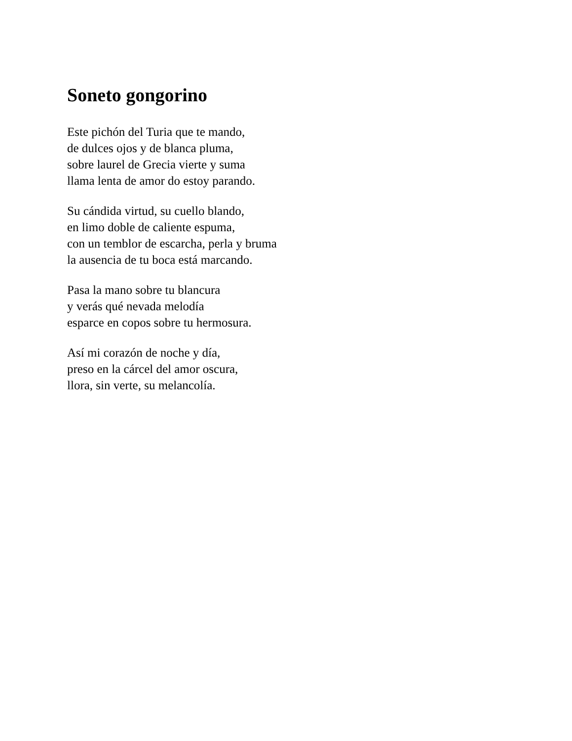Soneto gongorino
Este pichón del Turia que te mando,
de dulces ojos y de blanca pluma,
sobre laurel de Grecia vierte y suma
llama lenta de amor do estoy parando.
Su cándida virtud, su cuello blando,
en limo doble de caliente espuma,
con un temblor de escarcha, perla y bruma
la ausencia de tu boca está marcando.
Pasa la mano sobre tu blancura
y verás qué nevada melodía
esparce en copos sobre tu hermosura.
Así mi corazón de noche y día,
preso en la cárcel del amor oscura,
llora, sin verte, su melancolía.